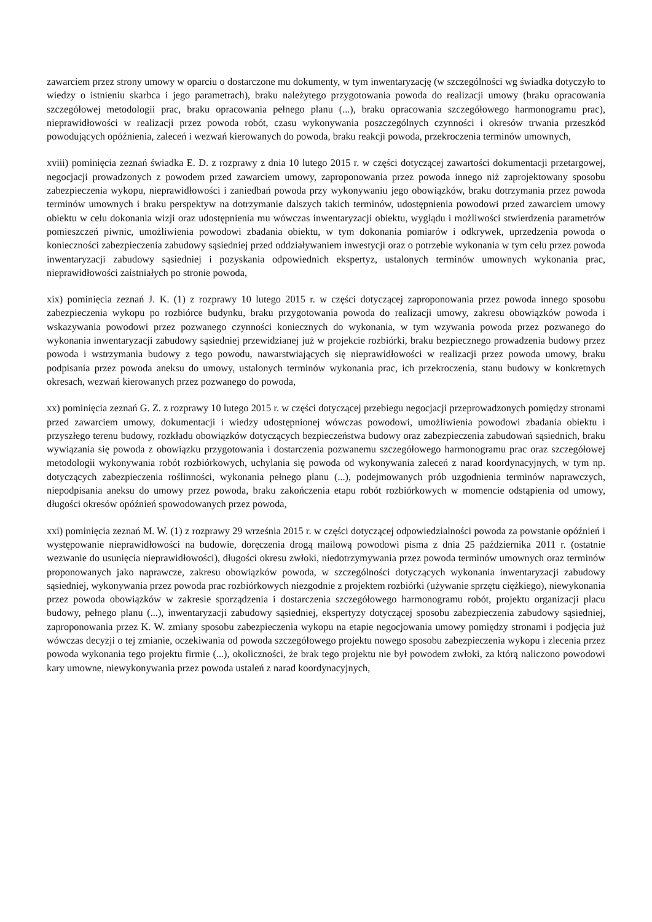zawarciem przez strony umowy w oparciu o dostarczone mu dokumenty, w tym inwentaryzację (w szczególności wg świadka dotyczyło to wiedzy o istnieniu skarbca i jego parametrach), braku należytego przygotowania powoda do realizacji umowy (braku opracowania szczegółowej metodologii prac, braku opracowania pełnego planu (...), braku opracowania szczegółowego harmonogramu prac), nieprawidłowości w realizacji przez powoda robót, czasu wykonywania poszczególnych czynności i okresów trwania przeszkód powodujących opóźnienia, zaleceń i wezwań kierowanych do powoda, braku reakcji powoda, przekroczenia terminów umownych,
xviii) pominięcia zeznań świadka E. D. z rozprawy z dnia 10 lutego 2015 r. w części dotyczącej zawartości dokumentacji przetargowej, negocjacji prowadzonych z powodem przed zawarciem umowy, zaproponowania przez powoda innego niż zaprojektowany sposobu zabezpieczenia wykopu, nieprawidłowości i zaniedbań powoda przy wykonywaniu jego obowiązków, braku dotrzymania przez powoda terminów umownych i braku perspektyw na dotrzymanie dalszych takich terminów, udostępnienia powodowi przed zawarciem umowy obiektu w celu dokonania wizji oraz udostępnienia mu wówczas inwentaryzacji obiektu, wyglądu i możliwości stwierdzenia parametrów pomieszczeń piwnic, umożliwienia powodowi zbadania obiektu, w tym dokonania pomiarów i odkrywek, uprzedzenia powoda o konieczności zabezpieczenia zabudowy sąsiedniej przed oddziaływaniem inwestycji oraz o potrzebie wykonania w tym celu przez powoda inwentaryzacji zabudowy sąsiedniej i pozyskania odpowiednich ekspertyz, ustalonych terminów umownych wykonania prac, nieprawidłowości zaistniałych po stronie powoda,
xix) pominięcia zeznań J. K. (1) z rozprawy 10 lutego 2015 r. w części dotyczącej zaproponowania przez powoda innego sposobu zabezpieczenia wykopu po rozbiórce budynku, braku przygotowania powoda do realizacji umowy, zakresu obowiązków powoda i wskazywania powodowi przez pozwanego czynności koniecznych do wykonania, w tym wzywania powoda przez pozwanego do wykonania inwentaryzacji zabudowy sąsiedniej przewidzianej już w projekcie rozbiórki, braku bezpiecznego prowadzenia budowy przez powoda i wstrzymania budowy z tego powodu, nawarstwiających się nieprawidłowości w realizacji przez powoda umowy, braku podpisania przez powoda aneksu do umowy, ustalonych terminów wykonania prac, ich przekroczenia, stanu budowy w konkretnych okresach, wezwań kierowanych przez pozwanego do powoda,
xx) pominięcia zeznań G. Z. z rozprawy 10 lutego 2015 r. w części dotyczącej przebiegu negocjacji przeprowadzonych pomiędzy stronami przed zawarciem umowy, dokumentacji i wiedzy udostępnionej wówczas powodowi, umożliwienia powodowi zbadania obiektu i przyszłego terenu budowy, rozkładu obowiązków dotyczących bezpieczeństwa budowy oraz zabezpieczenia zabudowań sąsiednich, braku wywiązania się powoda z obowiązku przygotowania i dostarczenia pozwanemu szczegółowego harmonogramu prac oraz szczegółowej metodologii wykonywania robót rozbiórkowych, uchylania się powoda od wykonywania zaleceń z narad koordynacyjnych, w tym np. dotyczących zabezpieczenia roślinności, wykonania pełnego planu (...), podejmowanych prób uzgodnienia terminów naprawczych, niepodpisania aneksu do umowy przez powoda, braku zakończenia etapu robót rozbiórkowych w momencie odstąpienia od umowy, długości okresów opóźnień spowodowanych przez powoda,
xxi) pominięcia zeznań M. W. (1) z rozprawy 29 września 2015 r. w części dotyczącej odpowiedzialności powoda za powstanie opóźnień i występowanie nieprawidłowości na budowie, doręczenia drogą mailową powodowi pisma z dnia 25 października 2011 r. (ostatnie wezwanie do usunięcia nieprawidłowości), długości okresu zwłoki, niedotrzymywania przez powoda terminów umownych oraz terminów proponowanych jako naprawcze, zakresu obowiązków powoda, w szczególności dotyczących wykonania inwentaryzacji zabudowy sąsiedniej, wykonywania przez powoda prac rozbiórkowych niezgodnie z projektem rozbiórki (używanie sprzętu ciężkiego), niewykonania przez powoda obowiązków w zakresie sporządzenia i dostarczenia szczegółowego harmonogramu robót, projektu organizacji placu budowy, pełnego planu (...), inwentaryzacji zabudowy sąsiedniej, ekspertyzy dotyczącej sposobu zabezpieczenia zabudowy sąsiedniej, zaproponowania przez K. W. zmiany sposobu zabezpieczenia wykopu na etapie negocjowania umowy pomiędzy stronami i podjęcia już wówczas decyzji o tej zmianie, oczekiwania od powoda szczegółowego projektu nowego sposobu zabezpieczenia wykopu i zlecenia przez powoda wykonania tego projektu firmie (...), okoliczności, że brak tego projektu nie był powodem zwłoki, za którą naliczono powodowi kary umowne, niewykonywania przez powoda ustaleń z narad koordynacyjnych,